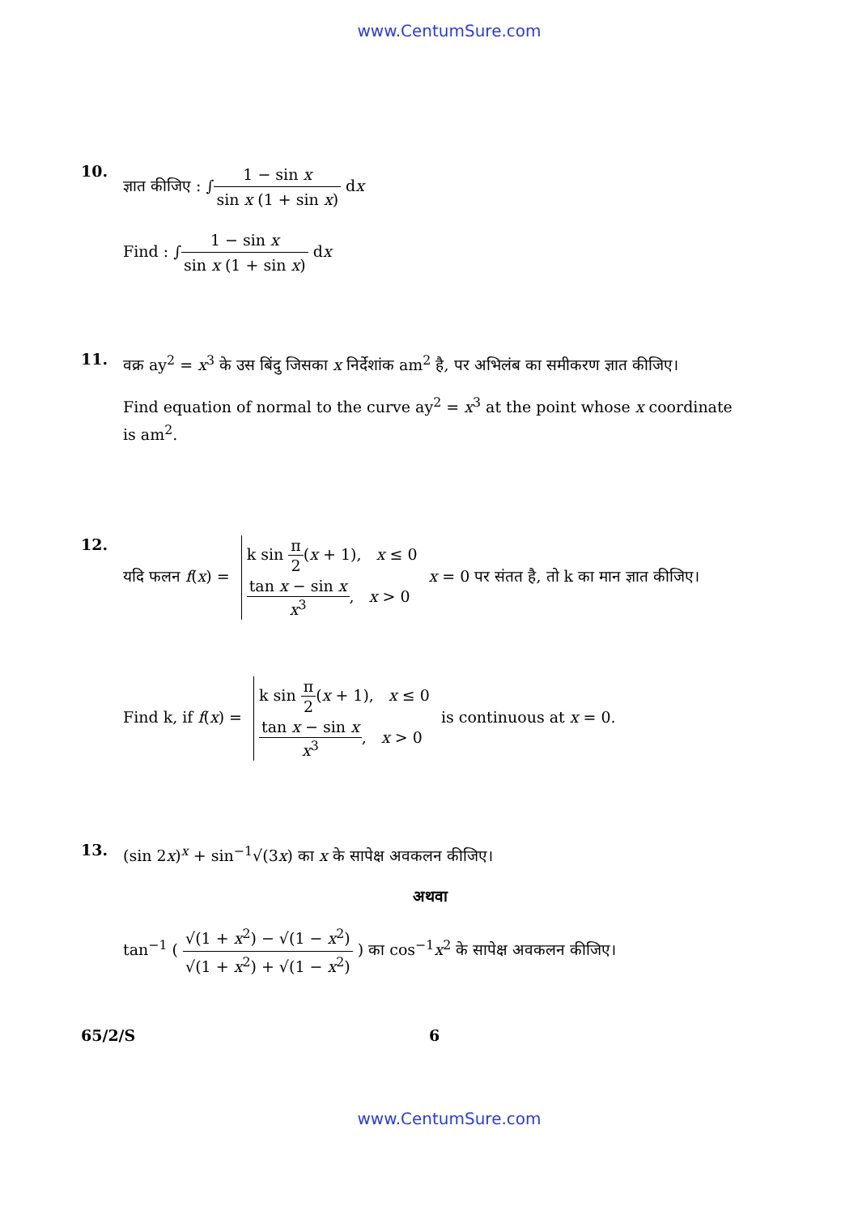www.CentumSure.com
10.
ज्ञात कीजिए : ∫1 − sin x sin x (1 + sin x) dx
Find : ∫1 − sin x sin x (1 + sin x) dx
11.
वक्र ay<sup>2</sup> = x<sup>3</sup> के उस बिंदु जिसका x निर्देशांक am<sup>2</sup> है, पर अभिलंब का समीकरण ज्ञात कीजिए।
Find equation of normal to the curve ay<sup>2</sup> = x<sup>3</sup> at the point whose x coordinate is am<sup>2</sup>.
12.
यदि फलन f(x) = k sin π 2(x + 1), x ≤ 0
tan x − sin x x<sup>3</sup>, x > 0 x = 0 पर संतत है, तो k का मान ज्ञात कीजिए।
Find k, if f(x) = k sin π 2(x + 1), x ≤ 0
tan x − sin x x<sup>3</sup>, x > 0 is continuous at x = 0.
13.
(sin 2x)<sup>x</sup> + sin<sup>−1</sup>√(3x) का x के सापेक्ष अवकलन कीजिए।
अथवा
tan<sup>−1</sup> ( √(1 + x<sup>2</sup>) − √(1 − x<sup>2</sup>) √(1 + x<sup>2</sup>) + √(1 − x<sup>2</sup>) ) का cos<sup>−1</sup>x<sup>2</sup> के सापेक्ष अवकलन कीजिए।
65/2/S 6
www.CentumSure.com